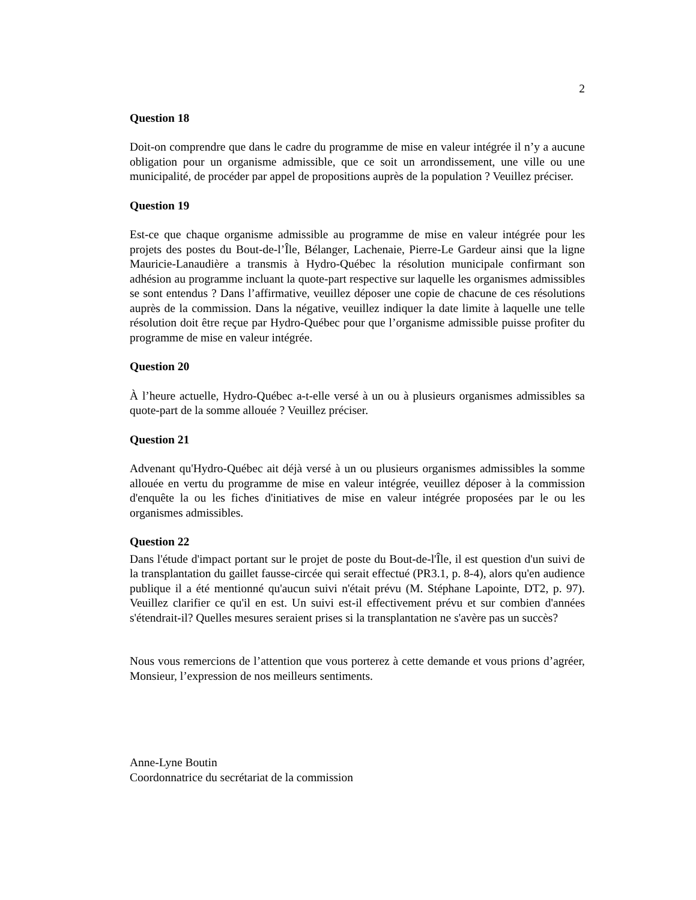2
Question 18
Doit-on comprendre que dans le cadre du programme de mise en valeur intégrée il n’y a aucune obligation pour un organisme admissible, que ce soit un arrondissement, une ville ou une municipalité, de procéder par appel de propositions auprès de la population ? Veuillez préciser.
Question 19
Est-ce que chaque organisme admissible au programme de mise en valeur intégrée pour les projets des postes du Bout-de-l’Île, Bélanger, Lachenaie, Pierre-Le Gardeur ainsi que la ligne Mauricie-Lanaudière a transmis à Hydro-Québec la résolution municipale confirmant son adhésion au programme incluant la quote-part respective sur laquelle les organismes admissibles se sont entendus ? Dans l’affirmative, veuillez déposer une copie de chacune de ces résolutions auprès de la commission. Dans la négative, veuillez indiquer la date limite à laquelle une telle résolution doit être reçue par Hydro-Québec pour que l’organisme admissible puisse profiter du programme de mise en valeur intégrée.
Question 20
À l’heure actuelle, Hydro-Québec a-t-elle versé à un ou à plusieurs organismes admissibles sa quote-part de la somme allouée ? Veuillez préciser.
Question 21
Advenant qu'Hydro-Québec ait déjà versé à un ou plusieurs organismes admissibles la somme allouée en vertu du programme de mise en valeur intégrée, veuillez déposer à la commission d'enquête la ou les fiches d'initiatives de mise en valeur intégrée proposées par le ou les organismes admissibles.
Question 22
Dans l'étude d'impact portant sur le projet de poste du Bout-de-l'Île, il est question d'un suivi de la transplantation du gaillet fausse-circée qui serait effectué (PR3.1, p. 8-4), alors qu'en audience publique il a été mentionné qu'aucun suivi n'était prévu (M. Stéphane Lapointe, DT2, p. 97). Veuillez clarifier ce qu'il en est. Un suivi est-il effectivement prévu et sur combien d'années s'étendrait-il? Quelles mesures seraient prises si la transplantation ne s'avère pas un succès?
Nous vous remercions de l’attention que vous porterez à cette demande et vous prions d’agréer, Monsieur, l’expression de nos meilleurs sentiments.
Anne-Lyne Boutin
Coordonnatrice du secrétariat de la commission